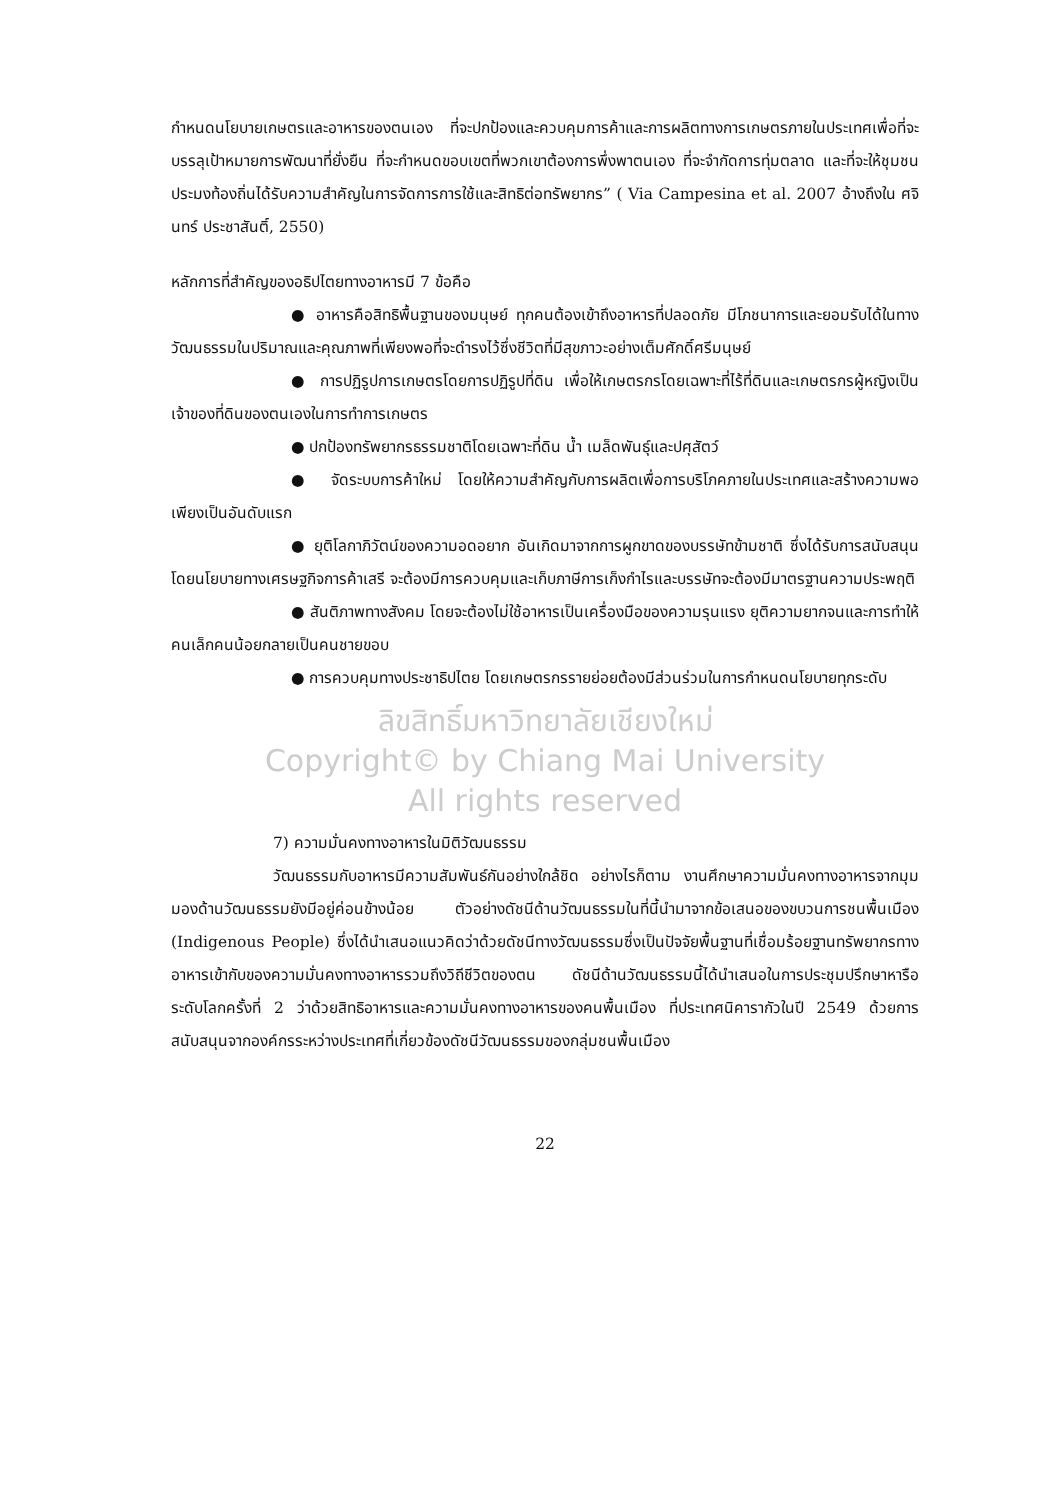กำหนดนโยบายเกษตรและอาหารของตนเอง ที่จะปกป้องและควบคุมการค้าและการผลิตทางการเกษตรภายในประเทศเพื่อที่จะบรรลุเป้าหมายการพัฒนาที่ยั่งยืน ที่จะกำหนดขอบเขตที่พวกเขาต้องการพึ่งพาตนเอง ที่จะจำกัดการทุ่มตลาด และที่จะให้ชุมชนประมงท้องถิ่นได้รับความสำคัญในการจัดการการใช้และสิทธิต่อทรัพยากร” ( Via Campesina et al. 2007 อ้างถึงใน ศจินทร์ ประชาสันติ์, 2550)
หลักการที่สำคัญของอธิปไตยทางอาหารมี 7 ข้อคือ
● อาหารคือสิทธิพื้นฐานของมนุษย์ ทุกคนต้องเข้าถึงอาหารที่ปลอดภัย มีโภชนาการและยอมรับได้ในทางวัฒนธรรมในปริมาณและคุณภาพที่เพียงพอที่จะดำรงไว้ซึ่งชีวิตที่มีสุขภาวะอย่างเต็มศักดิ์ศรีมนุษย์
● การปฏิรูปการเกษตรโดยการปฏิรูปที่ดิน เพื่อให้เกษตรกรโดยเฉพาะที่ไร้ที่ดินและเกษตรกรผู้หญิงเป็นเจ้าของที่ดินของตนเองในการทำการเกษตร
● ปกป้องทรัพยากรธรรมชาติโดยเฉพาะที่ดิน น้ำ เมล็ดพันธุ์และปศุสัตว์
● จัดระบบการค้าใหม่ โดยให้ความสำคัญกับการผลิตเพื่อการบริโภคภายในประเทศและสร้างความพอเพียงเป็นอันดับแรก
● ยุติโลกาภิวัตน์ของความอดอยาก อันเกิดมาจากการผูกขาดของบรรษัทข้ามชาติ ซึ่งได้รับการสนับสนุนโดยนโยบายทางเศรษฐกิจการค้าเสรี จะต้องมีการควบคุมและเก็บภาษีการเก็งกำไรและบรรษัทจะต้องมีมาตรฐานความประพฤติ
● สันติภาพทางสังคม โดยจะต้องไม่ใช้อาหารเป็นเครื่องมือของความรุนแรง ยุติความยากจนและการทำให้คนเล็กคนน้อยกลายเป็นคนชายขอบ
● การควบคุมทางประชาธิปไตย โดยเกษตรกรรายย่อยต้องมีส่วนร่วมในการกำหนดนโยบายทุกระดับ
ลิขสิทธิ์มหาวิทยาลัยเชียงใหม่
Copyright© by Chiang Mai University
All rights reserved
7) ความมั่นคงทางอาหารในมิติวัฒนธรรม
วัฒนธรรมกับอาหารมีความสัมพันธ์กันอย่างใกล้ชิด อย่างไรก็ตาม งานศึกษาความมั่นคงทางอาหารจากมุมมองด้านวัฒนธรรมยังมีอยู่ค่อนข้างน้อย ตัวอย่างดัชนีด้านวัฒนธรรมในที่นี้นำมาจากข้อเสนอของขบวนการชนพื้นเมือง (Indigenous People) ซึ่งได้นำเสนอแนวคิดว่าด้วยดัชนีทางวัฒนธรรมซึ่งเป็นปัจจัยพื้นฐานที่เชื่อมร้อยฐานทรัพยากรทางอาหารเข้ากับของความมั่นคงทางอาหารรวมถึงวิถีชีวิตของตน ดัชนีด้านวัฒนธรรมนี้ได้นำเสนอในการประชุมปรึกษาหารือระดับโลกครั้งที่ 2 ว่าด้วยสิทธิอาหารและความมั่นคงทางอาหารของคนพื้นเมือง ที่ประเทศนิคารากัวในปี 2549 ด้วยการสนับสนุนจากองค์กรระหว่างประเทศที่เกี่ยวข้องดัชนีวัฒนธรรมของกลุ่มชนพื้นเมือง
22